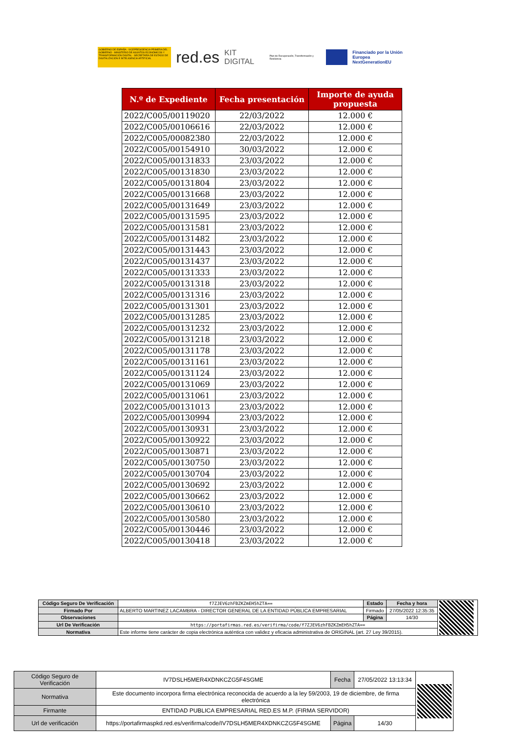GOBIERNO DE ESPAÑA · VICEPRESIDENCIA PRIMERA DEL GOBIERNO · MINISTERIO DE ASUNTOS ECONÓMICOS Y TRANSFORMACIÓN DIGITAL · SECRETARÍA DE ESTADO DE DIGITALIZACIÓN E INTELIGENCIA ARTIFICIAL
red.es KIT DIGITAL Plan de Recuperación, Transformación y Resiliencia
Financiado por la Unión Europea
NextGenerationEU
| N.º de Expediente | Fecha presentación | Importe de ayuda propuesta |
| --- | --- | --- |
| 2022/C005/00119020 | 22/03/2022 | 12.000 € |
| 2022/C005/00106616 | 22/03/2022 | 12.000 € |
| 2022/C005/00082380 | 22/03/2022 | 12.000 € |
| 2022/C005/00154910 | 30/03/2022 | 12.000 € |
| 2022/C005/00131833 | 23/03/2022 | 12.000 € |
| 2022/C005/00131830 | 23/03/2022 | 12.000 € |
| 2022/C005/00131804 | 23/03/2022 | 12.000 € |
| 2022/C005/00131668 | 23/03/2022 | 12.000 € |
| 2022/C005/00131649 | 23/03/2022 | 12.000 € |
| 2022/C005/00131595 | 23/03/2022 | 12.000 € |
| 2022/C005/00131581 | 23/03/2022 | 12.000 € |
| 2022/C005/00131482 | 23/03/2022 | 12.000 € |
| 2022/C005/00131443 | 23/03/2022 | 12.000 € |
| 2022/C005/00131437 | 23/03/2022 | 12.000 € |
| 2022/C005/00131333 | 23/03/2022 | 12.000 € |
| 2022/C005/00131318 | 23/03/2022 | 12.000 € |
| 2022/C005/00131316 | 23/03/2022 | 12.000 € |
| 2022/C005/00131301 | 23/03/2022 | 12.000 € |
| 2022/C005/00131285 | 23/03/2022 | 12.000 € |
| 2022/C005/00131232 | 23/03/2022 | 12.000 € |
| 2022/C005/00131218 | 23/03/2022 | 12.000 € |
| 2022/C005/00131178 | 23/03/2022 | 12.000 € |
| 2022/C005/00131161 | 23/03/2022 | 12.000 € |
| 2022/C005/00131124 | 23/03/2022 | 12.000 € |
| 2022/C005/00131069 | 23/03/2022 | 12.000 € |
| 2022/C005/00131061 | 23/03/2022 | 12.000 € |
| 2022/C005/00131013 | 23/03/2022 | 12.000 € |
| 2022/C005/00130994 | 23/03/2022 | 12.000 € |
| 2022/C005/00130931 | 23/03/2022 | 12.000 € |
| 2022/C005/00130922 | 23/03/2022 | 12.000 € |
| 2022/C005/00130871 | 23/03/2022 | 12.000 € |
| 2022/C005/00130750 | 23/03/2022 | 12.000 € |
| 2022/C005/00130704 | 23/03/2022 | 12.000 € |
| 2022/C005/00130692 | 23/03/2022 | 12.000 € |
| 2022/C005/00130662 | 23/03/2022 | 12.000 € |
| 2022/C005/00130610 | 23/03/2022 | 12.000 € |
| 2022/C005/00130580 | 23/03/2022 | 12.000 € |
| 2022/C005/00130446 | 23/03/2022 | 12.000 € |
| 2022/C005/00130418 | 23/03/2022 | 12.000 € |
| Código Seguro De Verificación | f7ZJEV6zhFBZKZmEH5hZTA== | Estado | Fecha y hora | |
| Firmado Por | ALBERTO MARTINEZ LACAMBRA - DIRECTOR GENERAL DE LA ENTIDAD PÚBLICA EMPRESARIAL | Firmado | 27/05/2022 12:35:35 | |
| Observaciones | | Página | 14/30 | |
| Url De Verificación | https://portafirmas.red.es/verifirma/code/f7ZJEV6zhFBZKZmEH5hZTA== | | | |
| Normativa | Este informe tiene carácter de copia electrónica auténtica con validez y eficacia administrativa de ORIGINAL (art. 27 Ley 39/2015). | | | |
| Código Seguro de Verificación | IV7DSLH5MER4XDNKCZG5F4SGME | Fecha | 27/05/2022 13:13:34 | |
| Normativa | Este documento incorpora firma electrónica reconocida de acuerdo a la ley 59/2003, 19 de diciembre, de firma electrónica | | | |
| Firmante | ENTIDAD PUBLICA EMPRESARIAL RED.ES M.P. (FIRMA SERVIDOR) | | | |
| Url de verificación | https://portafirmaspkd.red.es/verifirma/code/IV7DSLH5MER4XDNKCZG5F4SGME | Página | 14/30 | |